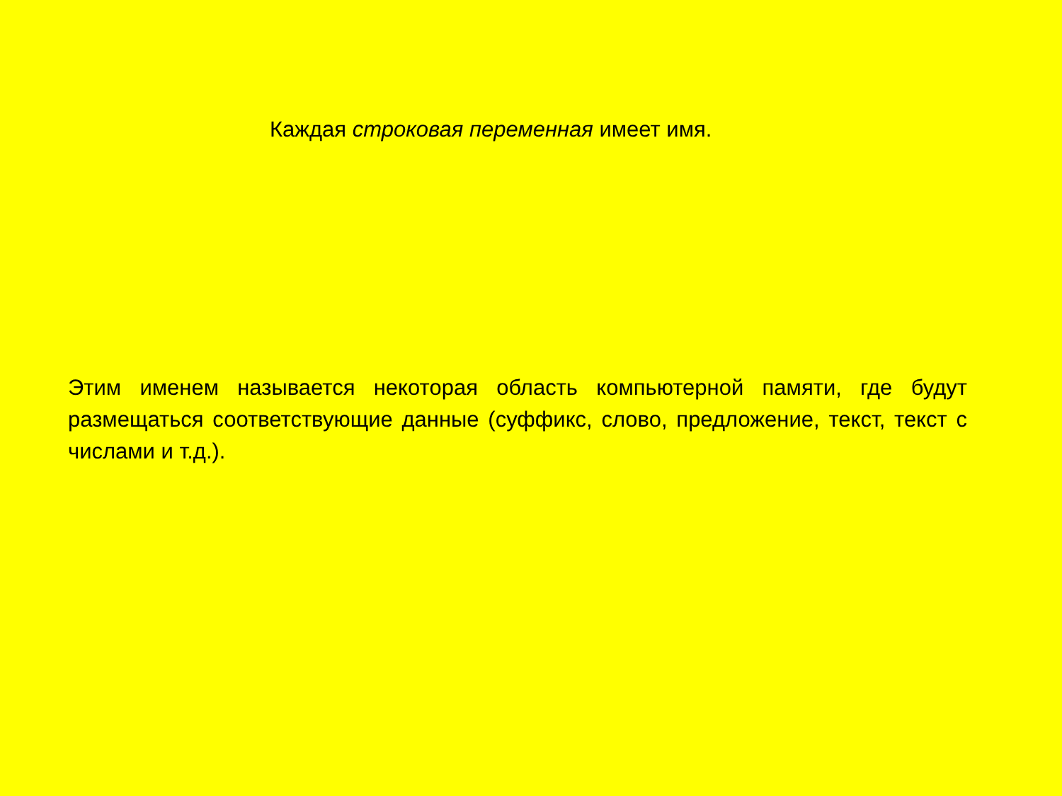Каждая строковая переменная имеет имя.
Этим именем называется некоторая область компьютерной памяти, где будут размещаться соответствующие данные (суффикс, слово, предложение, текст, текст с числами и т.д.).